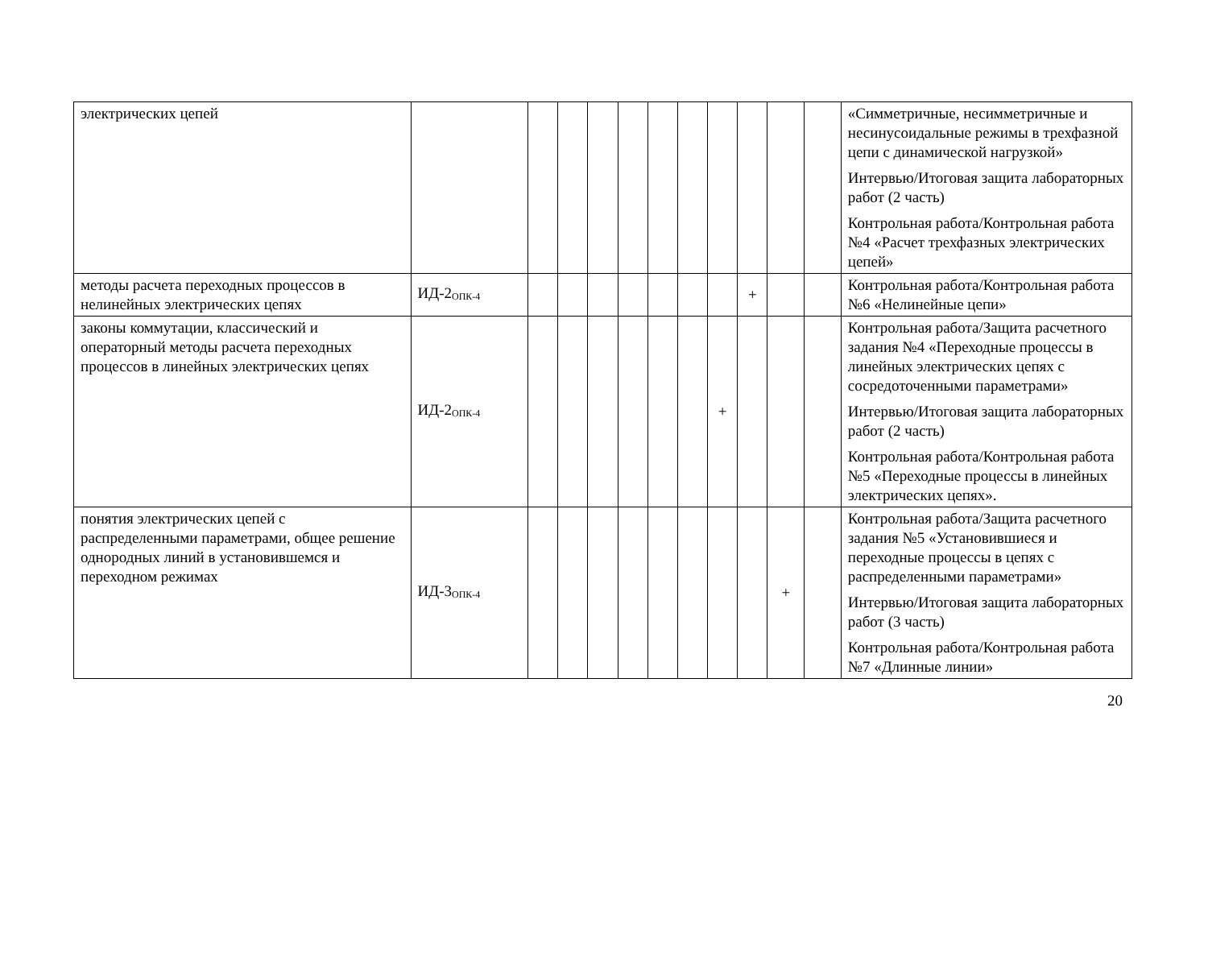| электрических цепей | | | | | | | | | | | | «Симметричные, несимметричные и несинусоидальные режимы в трехфазной цепи с динамической нагрузкой» Интервью/Итоговая защита лабораторных работ (2 часть) Контрольная работа/Контрольная работа №4 «Расчет трехфазных электрических цепей» |
| методы расчета переходных процессов в нелинейных электрических цепях | ИД-2<sub>ОПК-4</sub> | | | | | | | | + | | | Контрольная работа/Контрольная работа №6 «Нелинейные цепи» |
| законы коммутации, классический и операторный методы расчета переходных процессов в линейных электрических цепях | ИД-2<sub>ОПК-4</sub> | | | | | | | + | | | | Контрольная работа/Защита расчетного задания №4 «Переходные процессы в линейных электрических цепях с сосредоточенными параметрами» Интервью/Итоговая защита лабораторных работ (2 часть) Контрольная работа/Контрольная работа №5 «Переходные процессы в линейных электрических цепях». |
| понятия электрических цепей с распределенными параметрами, общее решение однородных линий в установившемся и переходном режимах | ИД-3<sub>ОПК-4</sub> | | | | | | | | | + | | Контрольная работа/Защита расчетного задания №5 «Установившиеся и переходные процессы в цепях с распределенными параметрами» Интервью/Итоговая защита лабораторных работ (3 часть) Контрольная работа/Контрольная работа №7 «Длинные линии» |
20